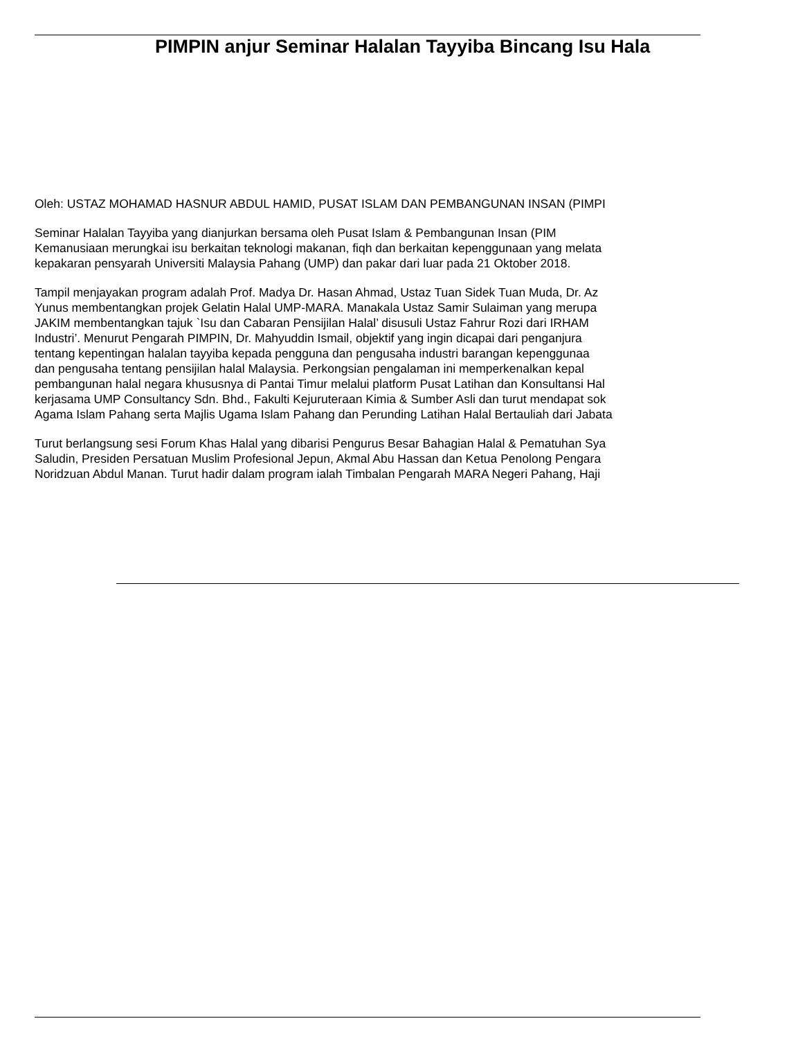PIMPIN anjur Seminar Halalan Tayyiba Bincang Isu Hala
Oleh: USTAZ MOHAMAD HASNUR ABDUL HAMID, PUSAT ISLAM DAN PEMBANGUNAN INSAN (PIMPI
Seminar Halalan Tayyiba yang dianjurkan bersama oleh Pusat Islam & Pembangunan Insan (PIM
Kemanusiaan merungkai isu berkaitan teknologi makanan, fiqh dan berkaitan kepenggunaan yang melata
kepakaran pensyarah Universiti Malaysia Pahang (UMP) dan pakar dari luar pada 21 Oktober 2018.
Tampil menjayakan program adalah Prof. Madya Dr. Hasan Ahmad, Ustaz Tuan Sidek Tuan Muda, Dr. Az
Yunus membentangkan projek Gelatin Halal UMP-MARA. Manakala Ustaz Samir Sulaiman yang merupa
JAKIM membentangkan tajuk `Isu dan Cabaran Pensijilan Halal’ disusuli Ustaz Fahrur Rozi dari IRHAM
Industri’. Menurut Pengarah PIMPIN, Dr. Mahyuddin Ismail, objektif yang ingin dicapai dari penganjura
tentang kepentingan halalan tayyiba kepada pengguna dan pengusaha industri barangan kepenggunaa
dan pengusaha tentang pensijilan halal Malaysia. Perkongsian pengalaman ini memperkenalkan kepal
pembangunan halal negara khususnya di Pantai Timur melalui platform Pusat Latihan dan Konsultansi Hal
kerjasama UMP Consultancy Sdn. Bhd., Fakulti Kejuruteraan Kimia & Sumber Asli dan turut mendapat sok
Agama Islam Pahang serta Majlis Ugama Islam Pahang dan Perunding Latihan Halal Bertauliah dari Jabata
Turut berlangsung sesi Forum Khas Halal yang dibarisi Pengurus Besar Bahagian Halal & Pematuhan Sya
Saludin, Presiden Persatuan Muslim Profesional Jepun, Akmal Abu Hassan dan Ketua Penolong Pengara
Noridzuan Abdul Manan. Turut hadir dalam program ialah Timbalan Pengarah MARA Negeri Pahang, Haji